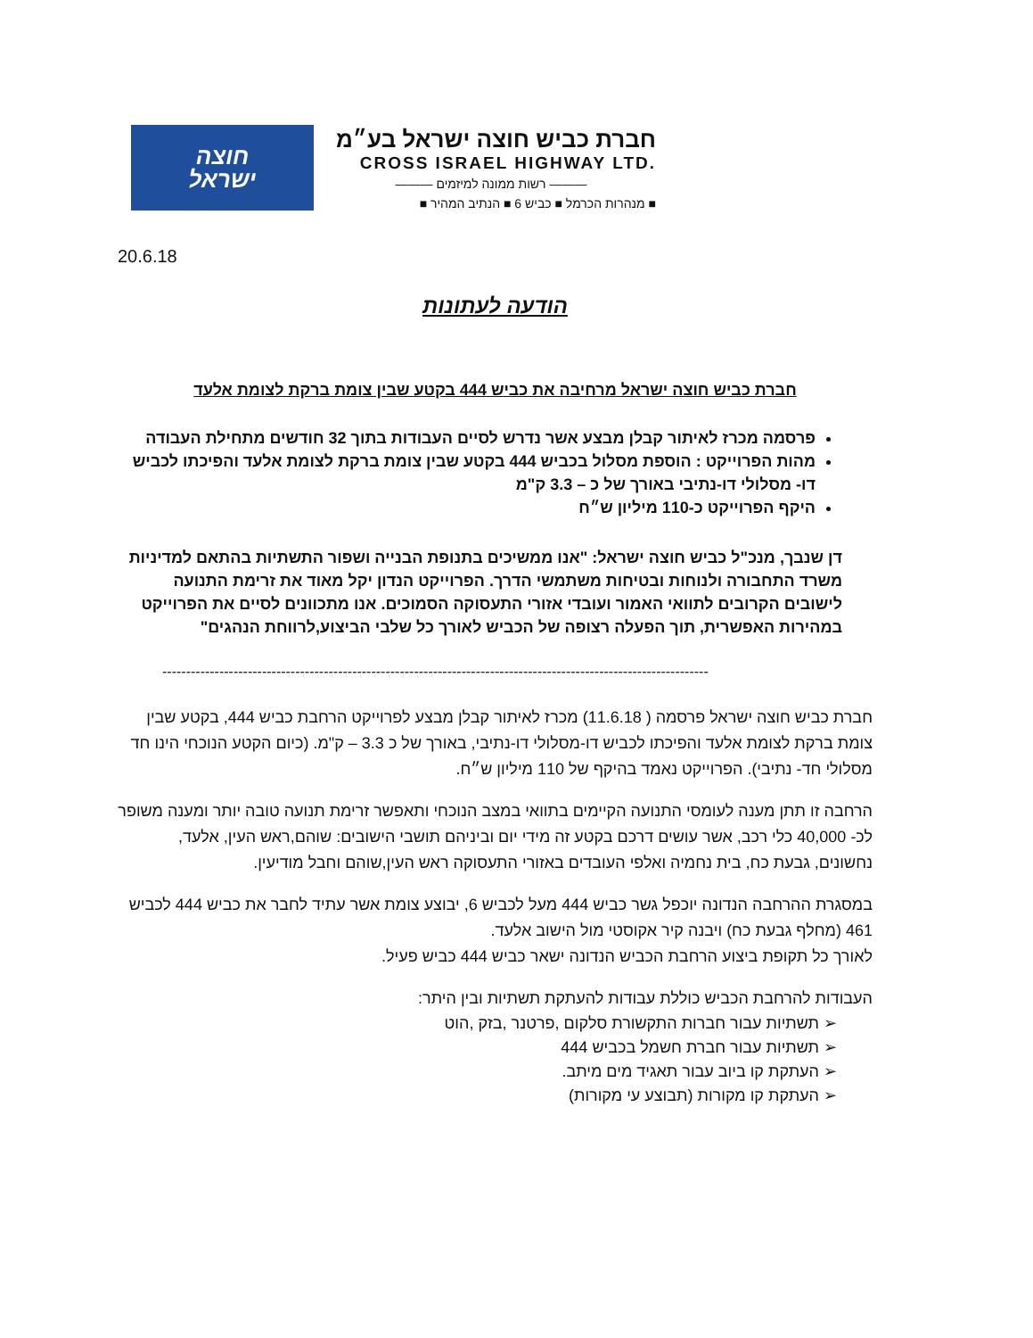חוצה
ישראל
חברת כביש חוצה ישראל בע״מ
CROSS ISRAEL HIGHWAY LTD.
——— רשות ממונה למיזמים ———
■ מנהרות הכרמל ■ כביש 6 ■ הנתיב המהיר ■
20.6.18
הודעה לעתונות
חברת כביש חוצה ישראל מרחיבה את כביש 444 בקטע שבין צומת ברקת לצומת אלעד
פרסמה מכרז לאיתור קבלן מבצע אשר נדרש לסיים העבודות בתוך 32 חודשים מתחילת העבודה
מהות הפרוייקט : הוספת מסלול בכביש 444 בקטע שבין צומת ברקת לצומת אלעד והפיכתו לכביש דו- מסלולי דו-נתיבי באורך של כ – 3.3 ק"מ
היקף הפרוייקט כ-110 מיליון ש״ח
דן שנבך, מנכ"ל כביש חוצה ישראל: "אנו ממשיכים בתנופת הבנייה ושפור התשתיות בהתאם למדיניות משרד התחבורה ולנוחות ובטיחות משתמשי הדרך. הפרוייקט הנדון יקל מאוד את זרימת התנועה לישובים הקרובים לתוואי האמור ועובדי אזורי התעסוקה הסמוכים. אנו מתכוונים לסיים את הפרוייקט במהירות האפשרית, תוך הפעלה רצופה של הכביש לאורך כל שלבי הביצוע,לרווחת הנהגים"
-------------------------------------------------------------------------------------------------------------------
חברת כביש חוצה ישראל פרסמה ( 11.6.18) מכרז לאיתור קבלן מבצע לפרוייקט הרחבת כביש 444, בקטע שבין צומת ברקת לצומת אלעד והפיכתו לכביש דו-מסלולי דו-נתיבי, באורך של כ 3.3 – ק"מ. (כיום הקטע הנוכחי הינו חד מסלולי חד- נתיבי). הפרוייקט נאמד בהיקף של 110 מיליון ש״ח.
הרחבה זו תתן מענה לעומסי התנועה הקיימים בתוואי במצב הנוכחי ותאפשר זרימת תנועה טובה יותר ומענה משופר לכ- 40,000 כלי רכב, אשר עושים דרכם בקטע זה מידי יום וביניהם תושבי הישובים: שוהם,ראש העין, אלעד, נחשונים, גבעת כח, בית נחמיה ואלפי העובדים באזורי התעסוקה ראש העין,שוהם וחבל מודיעין.
במסגרת ההרחבה הנדונה יוכפל גשר כביש 444 מעל לכביש 6, יבוצע צומת אשר עתיד לחבר את כביש 444 לכביש 461 (מחלף גבעת כח) ויבנה קיר אקוסטי מול הישוב אלעד.
לאורך כל תקופת ביצוע הרחבת הכביש הנדונה ישאר כביש 444 כביש פעיל.
העבודות להרחבת הכביש כוללת עבודות להעתקת תשתיות ובין היתר:
➢ תשתיות עבור חברות התקשורת סלקום ,פרטנר ,בזק ,הוט
➢ תשתיות עבור חברת חשמל בכביש 444
➢ העתקת קו ביוב עבור תאגיד מים מיתב.
➢ העתקת קו מקורות (תבוצע עי מקורות)